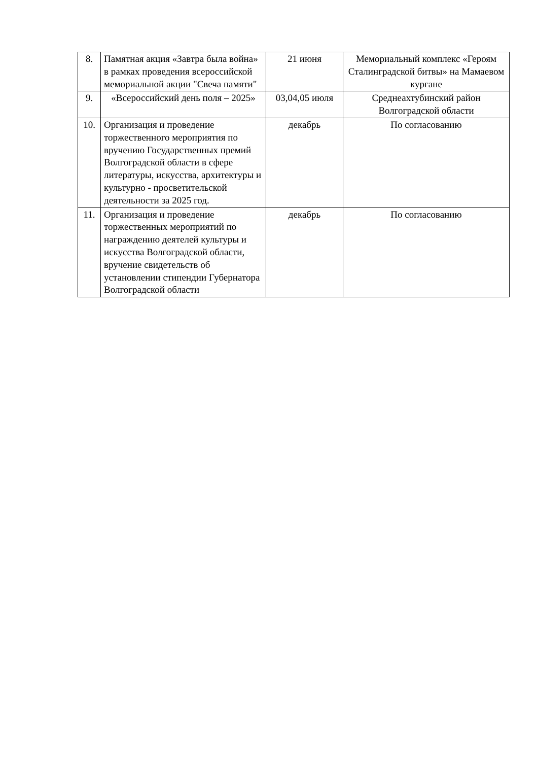| 8. | Памятная акция «Завтра была война» в рамках проведения всероссийской мемориальной акции "Свеча памяти" | 21 июня | Мемориальный комплекс «Героям Сталинградской битвы» на Мамаевом кургане |
| 9. | «Всероссийский день поля – 2025» | 03,04,05 июля | Среднеахтубинский район Волгоградской области |
| 10. | Организация и проведение торжественного мероприятия по вручению Государственных премий Волгоградской области в сфере литературы, искусства, архитектуры и культурно - просветительской деятельности за 2025 год. | декабрь | По согласованию |
| 11. | Организация и проведение торжественных мероприятий по награждению деятелей культуры и искусства Волгоградской области, вручение свидетельств об установлении стипендии Губернатора Волгоградской области | декабрь | По согласованию |